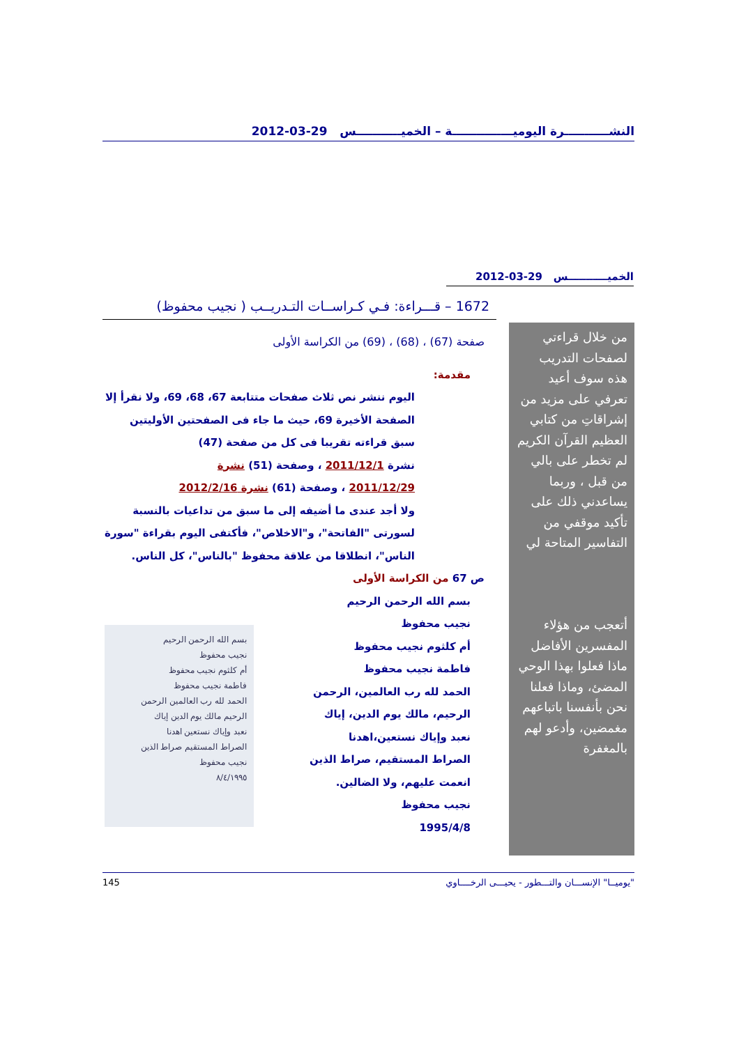النشـــــــــــرة اليوميـــــــــــــــة – الخميـــــــــــس 29-03-2012
الخميـــــــــــس 29-03-2012
1672 – قـــراءة: فـي كـراســات التـدريــب ( نجيب محفوظ)
من خلال قراءتي لصفحات التدريب هذه سوف أعيد تعرفي على مزيد من إشراقاتِ من كتابي العظيم القرآن الكريم لم تخطر على بالي من قبل ، وربما يساعدني ذلك على تأكيد موقفي من التفاسير المتاحة لي
أتعجب من هؤلاء المفسرين الأفاضل ماذا فعلوا بهذا الوحي المضئ، وماذا فعلنا نحن بأنفسنا باتباعهم مغمضين، وأدعو لهم بالمغفرة
صفحة (67) ، (68) ، (69) من الكراسة الأولى
مقدمة:
اليوم ننشر نص ثلاث صفحات متتابعة 67، 68، 69، ولا نقرأ إلا الصفحة الأخيرة 69، حيث ما جاء فى الصفحتين الأوليتين سبق قراءته تقريبا فى كل من صفحة (47)
نشرة 2011/12/1 ، وصفحة (51) نشرة
2011/12/29 ، وصفحة (61) نشرة 2012/2/16
ولا أجد عندى ما أضيفه إلى ما سبق من تداعيات بالنسبة لسورتى "الفاتحة"، و"الاخلاص"، فأكتفى اليوم بقراءة "سورة الناس"، انطلاقا من علاقة محفوظ "بالناس"، كل الناس.
ص 67 من الكراسة الأولى
بسم الله الرحمن الرحيم
نجيب محفوظ
أم كلثوم نجيب محفوظ
فاطمة نجيب محفوظ
الحمد لله رب العالمين الرحمن
الرحيم مالك يوم الدين إياك
نعبد وإياك نستعين اهدنا
الصراط المستقيم صراط الذين
نجيب محفوظ
٨/٤/١٩٩٥
بسم الله الرحمن الرحيم
نجيب محفوظ
أم كلثوم نجيب محفوظ
فاطمة نجيب محفوظ
الحمد لله رب العالمين، الرحمن
الرحيم، مالك يوم الدين، إياك
نعبد وإياك نستعين،اهدنا
الصراط المستقيم، صراط الذين
انعمت عليهم، ولا الضالين.
نجيب محفوظ
1995/4/8
"يوميــا" الإنســـان والتـــطور - يحيـــى الرخــــاوي 145